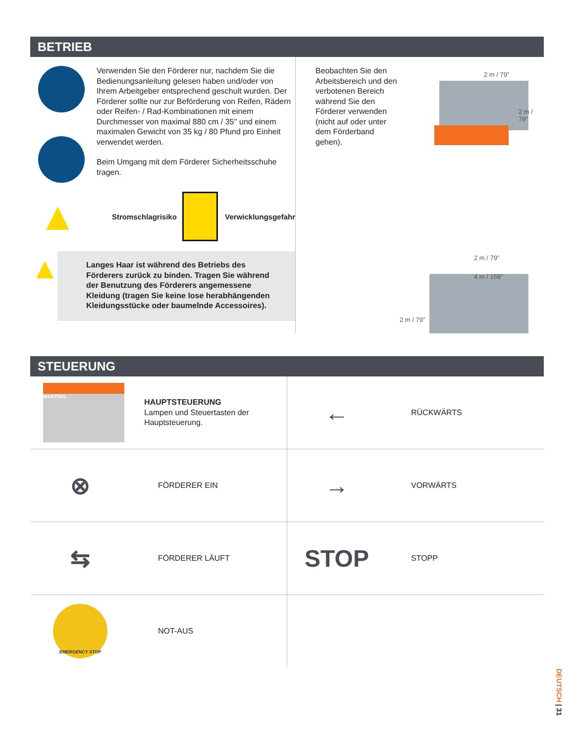BETRIEB
Verwenden Sie den Förderer nur, nachdem Sie die Bedienungsanleitung gelesen haben und/oder von Ihrem Arbeitgeber entsprechend geschult wurden. Der Förderer sollte nur zur Beförderung von Reifen, Rädern oder Reifen- / Rad-Kombinationen mit einem Durchmesser von maximal 880 cm / 35'' und einem maximalen Gewicht von 35 kg / 80 Pfund pro Einheit verwendet werden.
Beim Umgang mit dem Förderer Sicherheitsschuhe tragen.
▲
Stromschlagrisiko
Verwicklungsgefahr
▲
Langes Haar ist während des Betriebs des Förderers zurück zu binden. Tragen Sie während der Benutzung des Förderers angemessene Kleidung (tragen Sie keine lose herabhängenden Kleidungsstücke oder baumelnde Accessoires).
Beobachten Sie den Arbeitsbereich und den verbotenen Bereich während Sie den Förderer verwenden (nicht auf oder unter dem Förderband gehen).
2 m / 79”
2 m / 79”
2 m / 79”
4 m / 158”
2 m / 79”
STEUERUNG
MARTINS
HAUPTSTEUERUNG
Lampen und Steuertasten der Hauptsteuerung.
←
RÜCKWÄRTS
⊗
FÖRDERER EIN
→
VORWÄRTS
⇆
FÖRDERER LÄUFT
STOP
STOPP
EMERGENCY STOP
NOT-AUS
DEUTSCH | 31